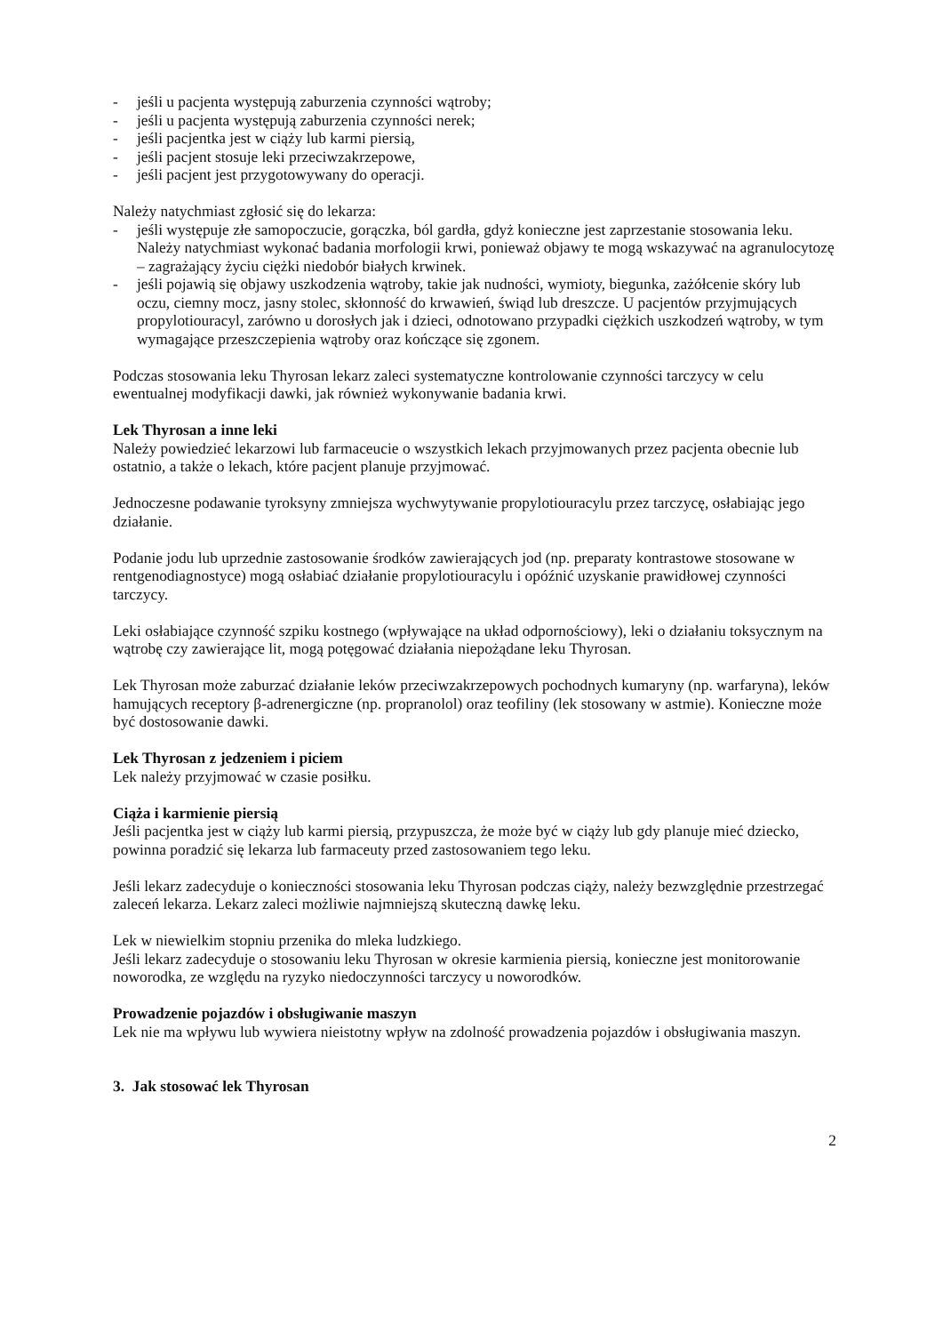- jeśli u pacjenta występują zaburzenia czynności wątroby;
- jeśli u pacjenta występują zaburzenia czynności nerek;
- jeśli pacjentka jest w ciąży lub karmi piersią,
- jeśli pacjent stosuje leki przeciwzakrzepowe,
- jeśli pacjent jest przygotowywany do operacji.
Należy natychmiast zgłosić się do lekarza:
- jeśli występuje złe samopoczucie, gorączka, ból gardła, gdyż konieczne jest zaprzestanie stosowania leku. Należy natychmiast wykonać badania morfologii krwi, ponieważ objawy te mogą wskazywać na agranulocytozę – zagrażający życiu ciężki niedobór białych krwinek.
- jeśli pojawią się objawy uszkodzenia wątroby, takie jak nudności, wymioty, biegunka, zażółcenie skóry lub oczu, ciemny mocz, jasny stolec, skłonność do krwawień, świąd lub dreszcze. U pacjentów przyjmujących propylotiouracyl, zarówno u dorosłych jak i dzieci, odnotowano przypadki ciężkich uszkodzeń wątroby, w tym wymagające przeszczepienia wątroby oraz kończące się zgonem.
Podczas stosowania leku Thyrosan lekarz zaleci systematyczne kontrolowanie czynności tarczycy w celu ewentualnej modyfikacji dawki, jak również wykonywanie badania krwi.
Lek Thyrosan a inne leki
Należy powiedzieć lekarzowi lub farmaceucie o wszystkich lekach przyjmowanych przez pacjenta obecnie lub ostatnio, a także o lekach, które pacjent planuje przyjmować.
Jednoczesne podawanie tyroksyny zmniejsza wychwytywanie propylotiouracylu przez tarczycę, osłabiając jego działanie.
Podanie jodu lub uprzednie zastosowanie środków zawierających jod (np. preparaty kontrastowe stosowane w rentgenodiagnostyce) mogą osłabiać działanie propylotiouracylu i opóźnić uzyskanie prawidłowej czynności tarczycy.
Leki osłabiające czynność szpiku kostnego (wpływające na układ odpornościowy), leki o działaniu toksycznym na wątrobę czy zawierające lit, mogą potęgować działania niepożądane leku Thyrosan.
Lek Thyrosan może zaburzać działanie leków przeciwzakrzepowych pochodnych kumaryny (np. warfaryna), leków hamujących receptory β-adrenergiczne (np. propranolol) oraz teofiliny (lek stosowany w astmie). Konieczne może być dostosowanie dawki.
Lek Thyrosan z jedzeniem i piciem
Lek należy przyjmować w czasie posiłku.
Ciąża i karmienie piersią
Jeśli pacjentka jest w ciąży lub karmi piersią, przypuszcza, że może być w ciąży lub gdy planuje mieć dziecko, powinna poradzić się lekarza lub farmaceuty przed zastosowaniem tego leku.
Jeśli lekarz zadecyduje o konieczności stosowania leku Thyrosan podczas ciąży, należy bezwzględnie przestrzegać zaleceń lekarza. Lekarz zaleci możliwie najmniejszą skuteczną dawkę leku.
Lek w niewielkim stopniu przenika do mleka ludzkiego.
Jeśli lekarz zadecyduje o stosowaniu leku Thyrosan w okresie karmienia piersią, konieczne jest monitorowanie noworodka, ze względu na ryzyko niedoczynności tarczycy u noworodków.
Prowadzenie pojazdów i obsługiwanie maszyn
Lek nie ma wpływu lub wywiera nieistotny wpływ na zdolność prowadzenia pojazdów i obsługiwania maszyn.
3. Jak stosować lek Thyrosan
2